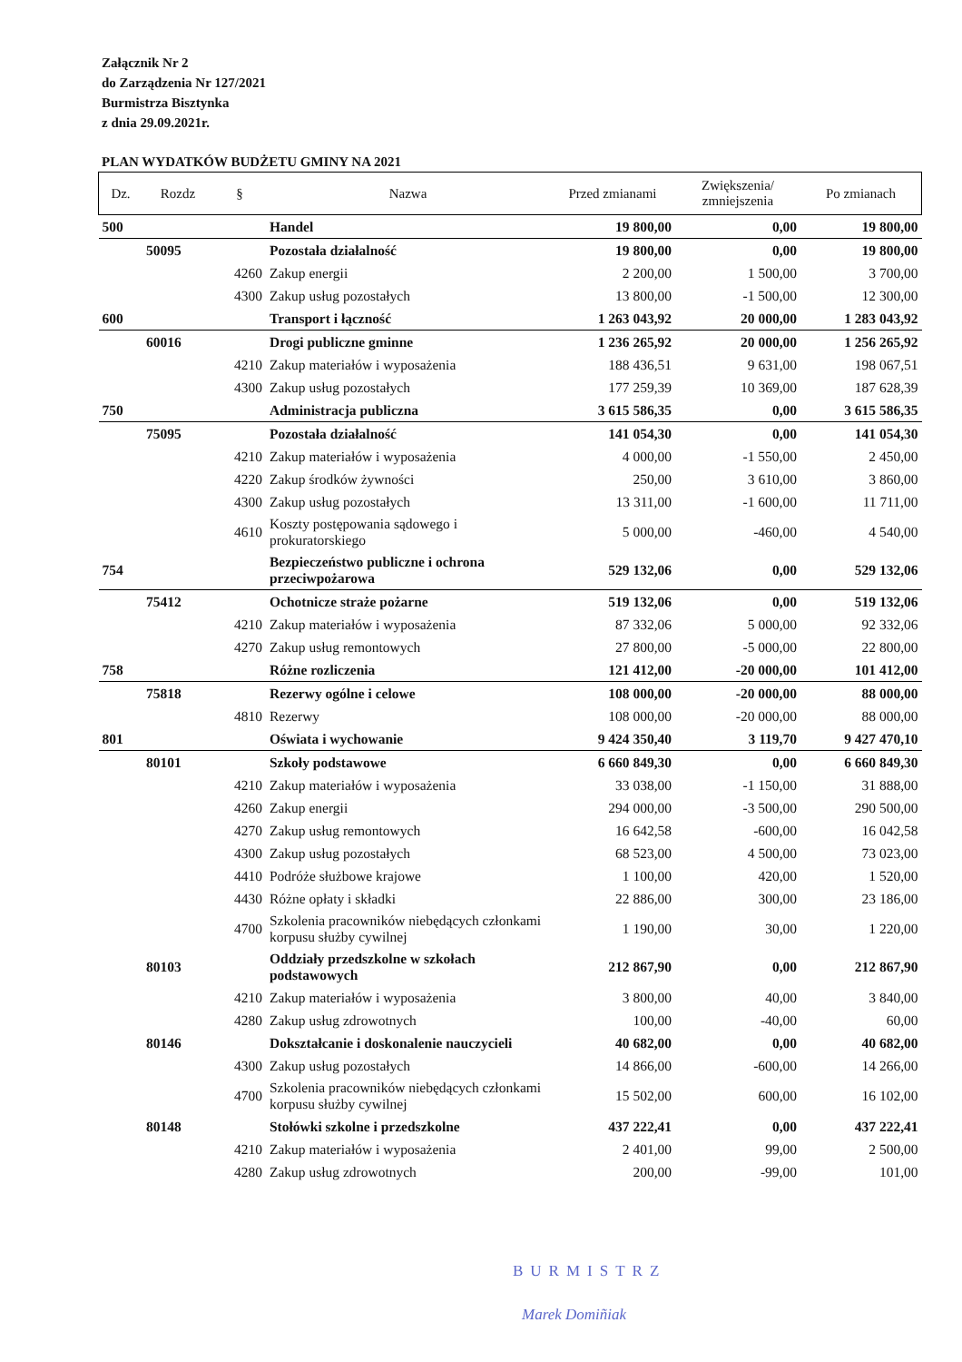Załącznik Nr 2
do Zarządzenia Nr 127/2021
Burmistrza Bisztynka
z dnia 29.09.2021r.
PLAN WYDATKÓW BUDŻETU GMINY NA 2021
| Dz. | Rozdz | § | Nazwa | Przed zmianami | Zwiększenia/ zmniejszenia | Po zmianach |
| --- | --- | --- | --- | --- | --- | --- |
| 500 | | | Handel | 19 800,00 | 0,00 | 19 800,00 |
| | 50095 | | Pozostała działalność | 19 800,00 | 0,00 | 19 800,00 |
| | | 4260 | Zakup energii | 2 200,00 | 1 500,00 | 3 700,00 |
| | | 4300 | Zakup usług pozostałych | 13 800,00 | -1 500,00 | 12 300,00 |
| 600 | | | Transport i łączność | 1 263 043,92 | 20 000,00 | 1 283 043,92 |
| | 60016 | | Drogi publiczne gminne | 1 236 265,92 | 20 000,00 | 1 256 265,92 |
| | | 4210 | Zakup materiałów i wyposażenia | 188 436,51 | 9 631,00 | 198 067,51 |
| | | 4300 | Zakup usług pozostałych | 177 259,39 | 10 369,00 | 187 628,39 |
| 750 | | | Administracja publiczna | 3 615 586,35 | 0,00 | 3 615 586,35 |
| | 75095 | | Pozostała działalność | 141 054,30 | 0,00 | 141 054,30 |
| | | 4210 | Zakup materiałów i wyposażenia | 4 000,00 | -1 550,00 | 2 450,00 |
| | | 4220 | Zakup środków żywności | 250,00 | 3 610,00 | 3 860,00 |
| | | 4300 | Zakup usług pozostałych | 13 311,00 | -1 600,00 | 11 711,00 |
| | | 4610 | Koszty postępowania sądowego i prokuratorskiego | 5 000,00 | -460,00 | 4 540,00 |
| 754 | | | Bezpieczeństwo publiczne i ochrona przeciwpożarowa | 529 132,06 | 0,00 | 529 132,06 |
| | 75412 | | Ochotnicze straże pożarne | 519 132,06 | 0,00 | 519 132,06 |
| | | 4210 | Zakup materiałów i wyposażenia | 87 332,06 | 5 000,00 | 92 332,06 |
| | | 4270 | Zakup usług remontowych | 27 800,00 | -5 000,00 | 22 800,00 |
| 758 | | | Różne rozliczenia | 121 412,00 | -20 000,00 | 101 412,00 |
| | 75818 | | Rezerwy ogólne i celowe | 108 000,00 | -20 000,00 | 88 000,00 |
| | | 4810 | Rezerwy | 108 000,00 | -20 000,00 | 88 000,00 |
| 801 | | | Oświata i wychowanie | 9 424 350,40 | 3 119,70 | 9 427 470,10 |
| | 80101 | | Szkoły podstawowe | 6 660 849,30 | 0,00 | 6 660 849,30 |
| | | 4210 | Zakup materiałów i wyposażenia | 33 038,00 | -1 150,00 | 31 888,00 |
| | | 4260 | Zakup energii | 294 000,00 | -3 500,00 | 290 500,00 |
| | | 4270 | Zakup usług remontowych | 16 642,58 | -600,00 | 16 042,58 |
| | | 4300 | Zakup usług pozostałych | 68 523,00 | 4 500,00 | 73 023,00 |
| | | 4410 | Podróże służbowe krajowe | 1 100,00 | 420,00 | 1 520,00 |
| | | 4430 | Różne opłaty i składki | 22 886,00 | 300,00 | 23 186,00 |
| | | 4700 | Szkolenia pracowników niebędących członkami korpusu służby cywilnej | 1 190,00 | 30,00 | 1 220,00 |
| | 80103 | | Oddziały przedszkolne w szkołach podstawowych | 212 867,90 | 0,00 | 212 867,90 |
| | | 4210 | Zakup materiałów i wyposażenia | 3 800,00 | 40,00 | 3 840,00 |
| | | 4280 | Zakup usług zdrowotnych | 100,00 | -40,00 | 60,00 |
| | 80146 | | Dokształcanie i doskonalenie nauczycieli | 40 682,00 | 0,00 | 40 682,00 |
| | | 4300 | Zakup usług pozostałych | 14 866,00 | -600,00 | 14 266,00 |
| | | 4700 | Szkolenia pracowników niebędących członkami korpusu służby cywilnej | 15 502,00 | 600,00 | 16 102,00 |
| | 80148 | | Stołówki szkolne i przedszkolne | 437 222,41 | 0,00 | 437 222,41 |
| | | 4210 | Zakup materiałów i wyposażenia | 2 401,00 | 99,00 | 2 500,00 |
| | | 4280 | Zakup usług zdrowotnych | 200,00 | -99,00 | 101,00 |
BURMISTRZ
Marek Domiñiak